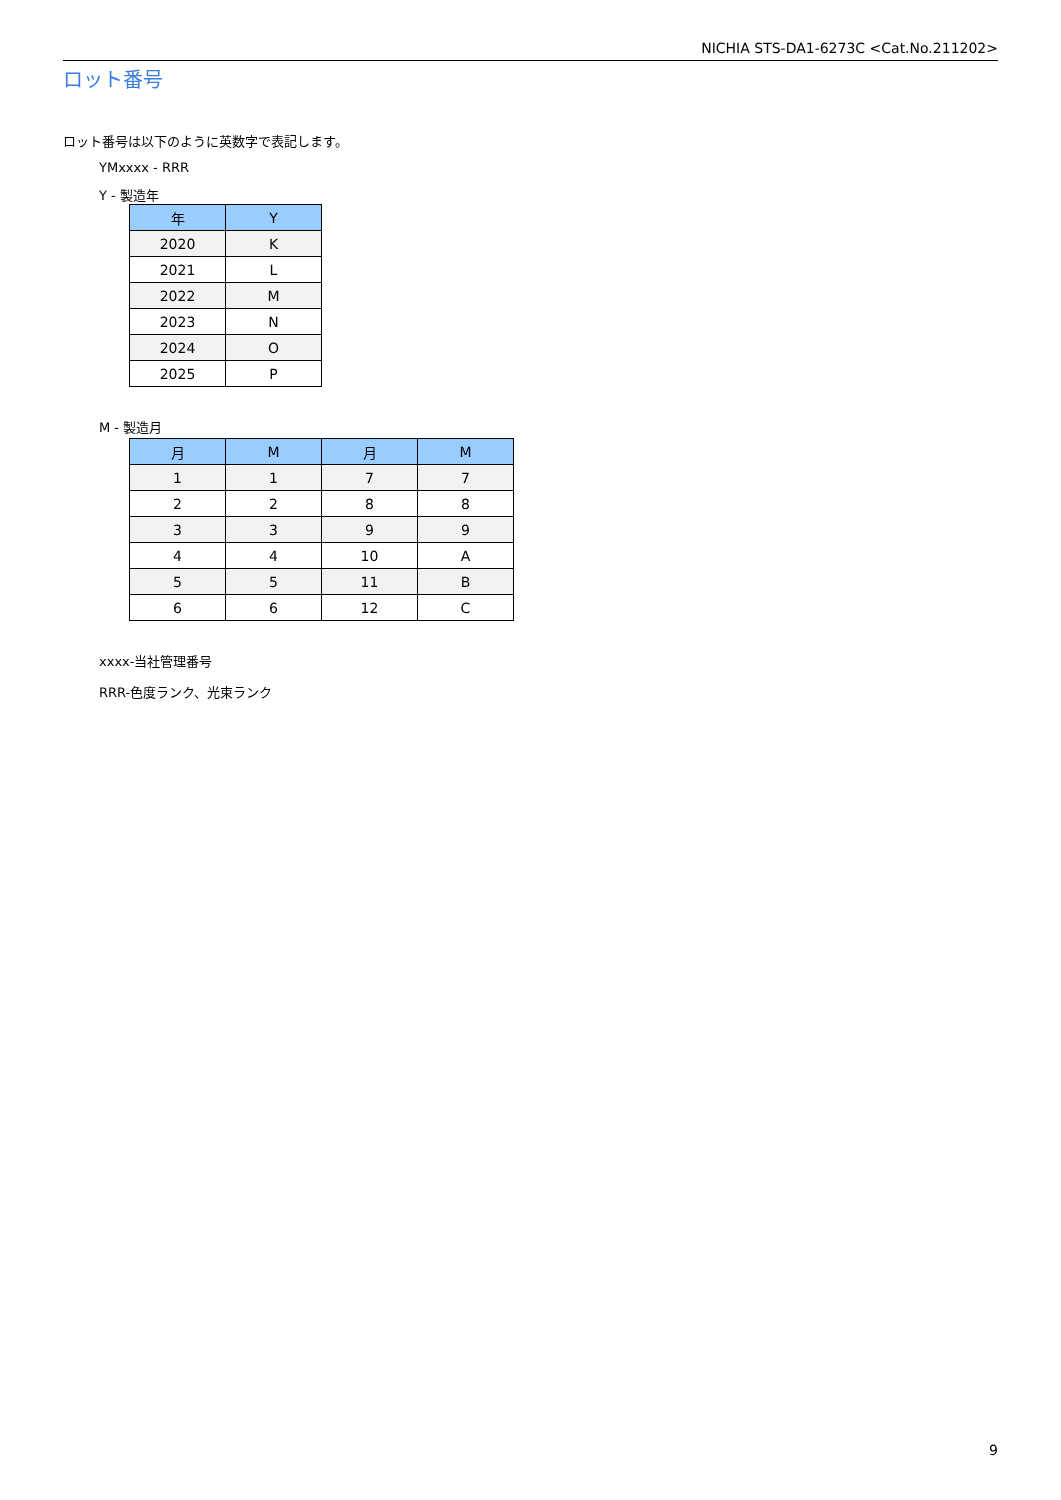NICHIA STS-DA1-6273C <Cat.No.211202>
ロット番号
ロット番号は以下のように英数字で表記します。
YMxxxx - RRR
Y - 製造年
| 年 | Y |
| --- | --- |
| 2020 | K |
| 2021 | L |
| 2022 | M |
| 2023 | N |
| 2024 | O |
| 2025 | P |
M - 製造月
| 月 | M | 月 | M |
| --- | --- | --- | --- |
| 1 | 1 | 7 | 7 |
| 2 | 2 | 8 | 8 |
| 3 | 3 | 9 | 9 |
| 4 | 4 | 10 | A |
| 5 | 5 | 11 | B |
| 6 | 6 | 12 | C |
xxxx-当社管理番号
RRR-色度ランク、光束ランク
9